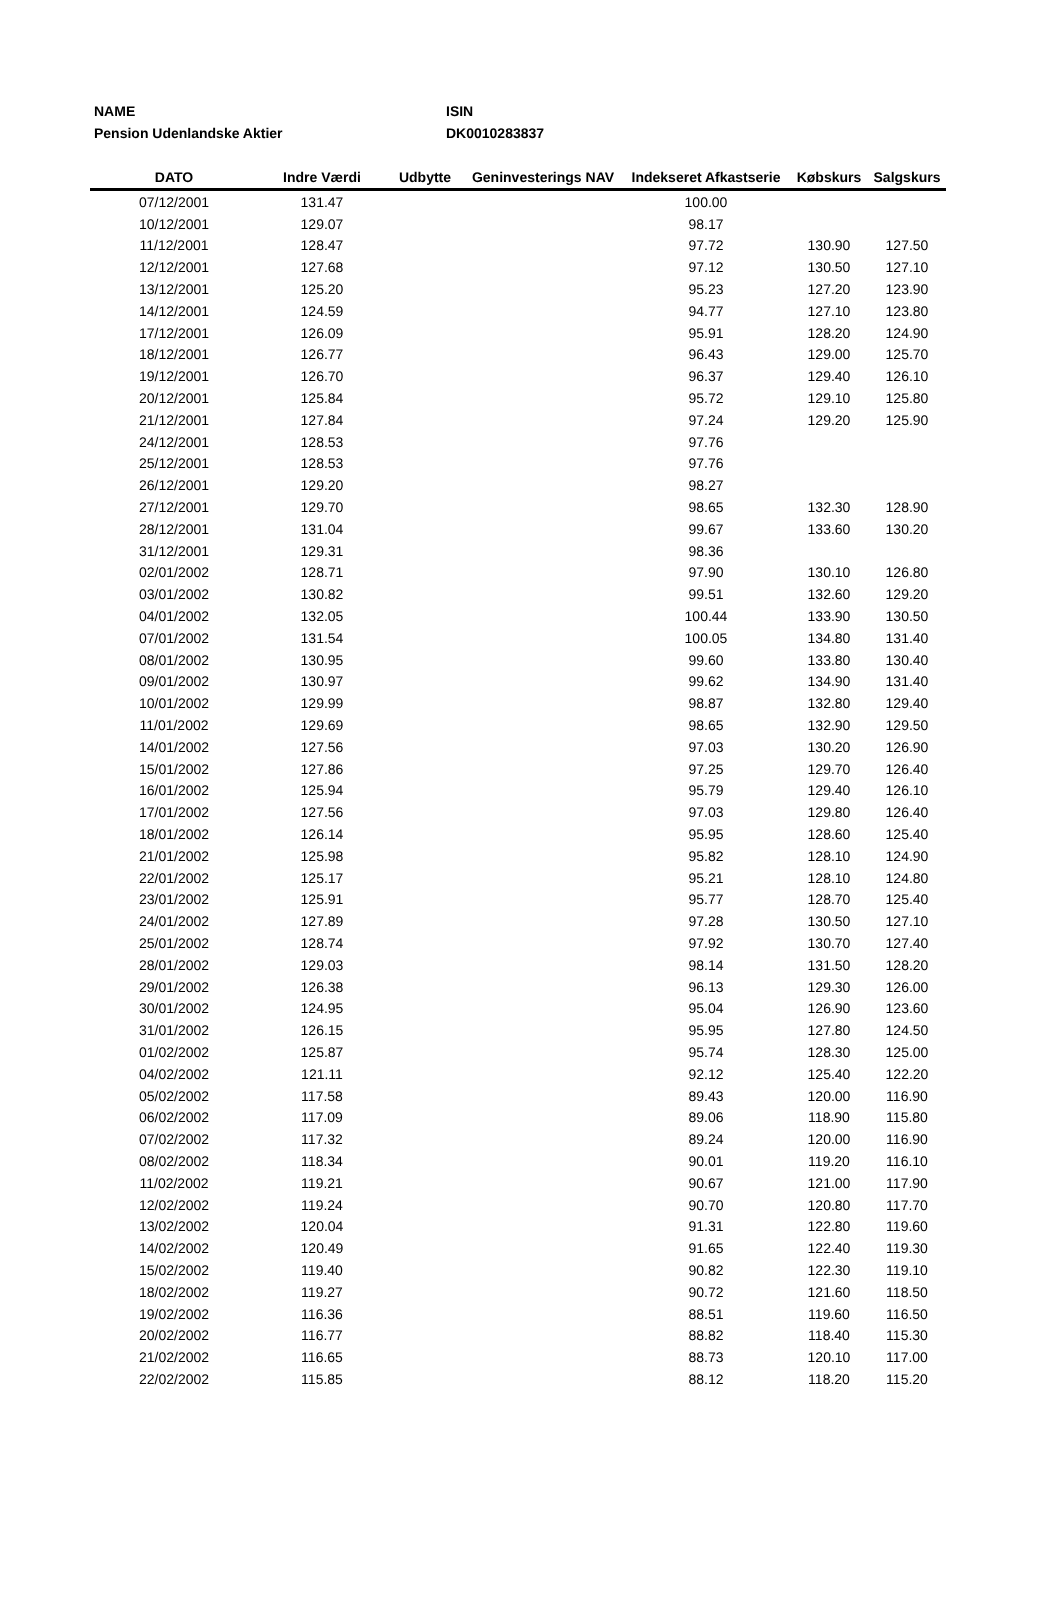NAME
Pension Udenlandske Aktier
ISIN
DK0010283837
| DATO | Indre Værdi | Udbytte | Geninvesterings NAV | Indekseret Afkastserie | Købskurs | Salgskurs |
| --- | --- | --- | --- | --- | --- | --- |
| 07/12/2001 | 131.47 | | | 100.00 | | |
| 10/12/2001 | 129.07 | | | 98.17 | | |
| 11/12/2001 | 128.47 | | | 97.72 | 130.90 | 127.50 |
| 12/12/2001 | 127.68 | | | 97.12 | 130.50 | 127.10 |
| 13/12/2001 | 125.20 | | | 95.23 | 127.20 | 123.90 |
| 14/12/2001 | 124.59 | | | 94.77 | 127.10 | 123.80 |
| 17/12/2001 | 126.09 | | | 95.91 | 128.20 | 124.90 |
| 18/12/2001 | 126.77 | | | 96.43 | 129.00 | 125.70 |
| 19/12/2001 | 126.70 | | | 96.37 | 129.40 | 126.10 |
| 20/12/2001 | 125.84 | | | 95.72 | 129.10 | 125.80 |
| 21/12/2001 | 127.84 | | | 97.24 | 129.20 | 125.90 |
| 24/12/2001 | 128.53 | | | 97.76 | | |
| 25/12/2001 | 128.53 | | | 97.76 | | |
| 26/12/2001 | 129.20 | | | 98.27 | | |
| 27/12/2001 | 129.70 | | | 98.65 | 132.30 | 128.90 |
| 28/12/2001 | 131.04 | | | 99.67 | 133.60 | 130.20 |
| 31/12/2001 | 129.31 | | | 98.36 | | |
| 02/01/2002 | 128.71 | | | 97.90 | 130.10 | 126.80 |
| 03/01/2002 | 130.82 | | | 99.51 | 132.60 | 129.20 |
| 04/01/2002 | 132.05 | | | 100.44 | 133.90 | 130.50 |
| 07/01/2002 | 131.54 | | | 100.05 | 134.80 | 131.40 |
| 08/01/2002 | 130.95 | | | 99.60 | 133.80 | 130.40 |
| 09/01/2002 | 130.97 | | | 99.62 | 134.90 | 131.40 |
| 10/01/2002 | 129.99 | | | 98.87 | 132.80 | 129.40 |
| 11/01/2002 | 129.69 | | | 98.65 | 132.90 | 129.50 |
| 14/01/2002 | 127.56 | | | 97.03 | 130.20 | 126.90 |
| 15/01/2002 | 127.86 | | | 97.25 | 129.70 | 126.40 |
| 16/01/2002 | 125.94 | | | 95.79 | 129.40 | 126.10 |
| 17/01/2002 | 127.56 | | | 97.03 | 129.80 | 126.40 |
| 18/01/2002 | 126.14 | | | 95.95 | 128.60 | 125.40 |
| 21/01/2002 | 125.98 | | | 95.82 | 128.10 | 124.90 |
| 22/01/2002 | 125.17 | | | 95.21 | 128.10 | 124.80 |
| 23/01/2002 | 125.91 | | | 95.77 | 128.70 | 125.40 |
| 24/01/2002 | 127.89 | | | 97.28 | 130.50 | 127.10 |
| 25/01/2002 | 128.74 | | | 97.92 | 130.70 | 127.40 |
| 28/01/2002 | 129.03 | | | 98.14 | 131.50 | 128.20 |
| 29/01/2002 | 126.38 | | | 96.13 | 129.30 | 126.00 |
| 30/01/2002 | 124.95 | | | 95.04 | 126.90 | 123.60 |
| 31/01/2002 | 126.15 | | | 95.95 | 127.80 | 124.50 |
| 01/02/2002 | 125.87 | | | 95.74 | 128.30 | 125.00 |
| 04/02/2002 | 121.11 | | | 92.12 | 125.40 | 122.20 |
| 05/02/2002 | 117.58 | | | 89.43 | 120.00 | 116.90 |
| 06/02/2002 | 117.09 | | | 89.06 | 118.90 | 115.80 |
| 07/02/2002 | 117.32 | | | 89.24 | 120.00 | 116.90 |
| 08/02/2002 | 118.34 | | | 90.01 | 119.20 | 116.10 |
| 11/02/2002 | 119.21 | | | 90.67 | 121.00 | 117.90 |
| 12/02/2002 | 119.24 | | | 90.70 | 120.80 | 117.70 |
| 13/02/2002 | 120.04 | | | 91.31 | 122.80 | 119.60 |
| 14/02/2002 | 120.49 | | | 91.65 | 122.40 | 119.30 |
| 15/02/2002 | 119.40 | | | 90.82 | 122.30 | 119.10 |
| 18/02/2002 | 119.27 | | | 90.72 | 121.60 | 118.50 |
| 19/02/2002 | 116.36 | | | 88.51 | 119.60 | 116.50 |
| 20/02/2002 | 116.77 | | | 88.82 | 118.40 | 115.30 |
| 21/02/2002 | 116.65 | | | 88.73 | 120.10 | 117.00 |
| 22/02/2002 | 115.85 | | | 88.12 | 118.20 | 115.20 |